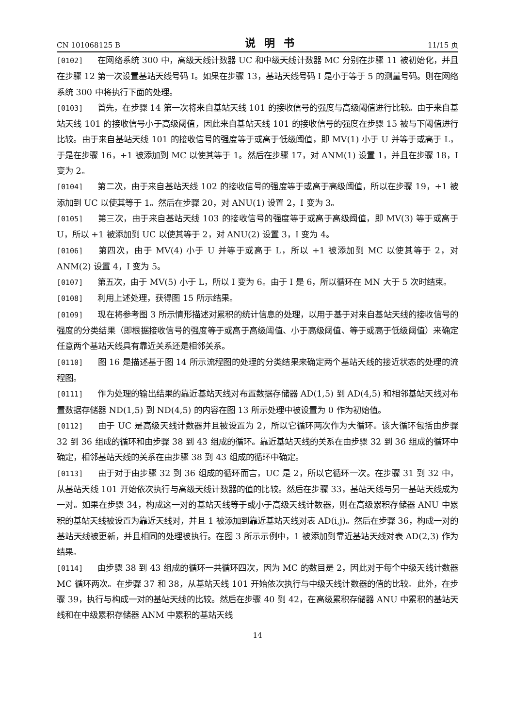CN 101068125 B 说明书 11/15 页
[0102] 在网络系统 300 中，高级天线计数器 UC 和中级天线计数器 MC 分别在步骤 11 被初始化，并且在步骤 12 第一次设置基站天线号码 I。如果在步骤 13，基站天线号码 I 是小于等于 5 的测量号码。则在网络系统 300 中将执行下面的处理。
[0103] 首先，在步骤 14 第一次将来自基站天线 101 的接收信号的强度与高级阈值进行比较。由于来自基站天线 101 的接收信号小于高级阈值，因此来自基站天线 101 的接收信号的强度在步骤 15 被与下阈值进行比较。由于来自基站天线 101 的接收信号的强度等于或高于低级阈值，即 MV(1) 小于 U 并等于或高于 L，于是在步骤 16，+1 被添加到 MC 以使其等于 1。然后在步骤 17，对 ANM(1) 设置 1，并且在步骤 18，I 变为 2。
[0104] 第二次，由于来自基站天线 102 的接收信号的强度等于或高于高级阈值，所以在步骤 19，+1 被添加到 UC 以使其等于 1。然后在步骤 20，对 ANU(1) 设置 2，I 变为 3。
[0105] 第三次，由于来自基站天线 103 的接收信号的强度等于或高于高级阈值，即 MV(3) 等于或高于 U，所以 +1 被添加到 UC 以使其等于 2，对 ANU(2) 设置 3，I 变为 4。
[0106] 第四次，由于 MV(4) 小于 U 并等于或高于 L，所以 +1 被添加到 MC 以使其等于 2，对 ANM(2) 设置 4，I 变为 5。
[0107] 第五次，由于 MV(5) 小于 L，所以 I 变为 6。由于 I 是 6，所以循环在 MN 大于 5 次时结束。
[0108] 利用上述处理，获得图 15 所示结果。
[0109] 现在将参考图 3 所示情形描述对累积的统计信息的处理，以用于基于对来自基站天线的接收信号的强度的分类结果（即根据接收信号的强度等于或高于高级阈值、小于高级阈值、等于或高于低级阈值）来确定任意两个基站天线具有靠近关系还是相邻关系。
[0110] 图 16 是描述基于图 14 所示流程图的处理的分类结果来确定两个基站天线的接近状态的处理的流程图。
[0111] 作为处理的输出结果的靠近基站天线对布置数据存储器 AD(1,5) 到 AD(4,5) 和相邻基站天线对布置数据存储器 ND(1,5) 到 ND(4,5) 的内容在图 13 所示处理中被设置为 0 作为初始值。
[0112] 由于 UC 是高级天线计数器并且被设置为 2，所以它循环两次作为大循环。该大循环包括由步骤 32 到 36 组成的循环和由步骤 38 到 43 组成的循环。靠近基站天线的关系在由步骤 32 到 36 组成的循环中确定，相邻基站天线的关系在由步骤 38 到 43 组成的循环中确定。
[0113] 由于对于由步骤 32 到 36 组成的循环而言，UC 是 2，所以它循环一次。在步骤 31 到 32 中，从基站天线 101 开始依次执行与高级天线计数器的值的比较。然后在步骤 33，基站天线与另一基站天线成为一对。如果在步骤 34，构成这一对的基站天线等于或小于高级天线计数器，则在高级累积存储器 ANU 中累积的基站天线被设置为靠近天线对，并且 1 被添加到靠近基站天线对表 AD(i,j)。然后在步骤 36，构成一对的基站天线被更新，并且相同的处理被执行。在图 3 所示示例中，1 被添加到靠近基站天线对表 AD(2,3) 作为结果。
[0114] 由步骤 38 到 43 组成的循环一共循环四次，因为 MC 的数目是 2，因此对于每个中级天线计数器 MC 循环两次。在步骤 37 和 38，从基站天线 101 开始依次执行与中级天线计数器的值的比较。此外，在步骤 39，执行与构成一对的基站天线的比较。然后在步骤 40 到 42，在高级累积存储器 ANU 中累积的基站天线和在中级累积存储器 ANM 中累积的基站天线
14